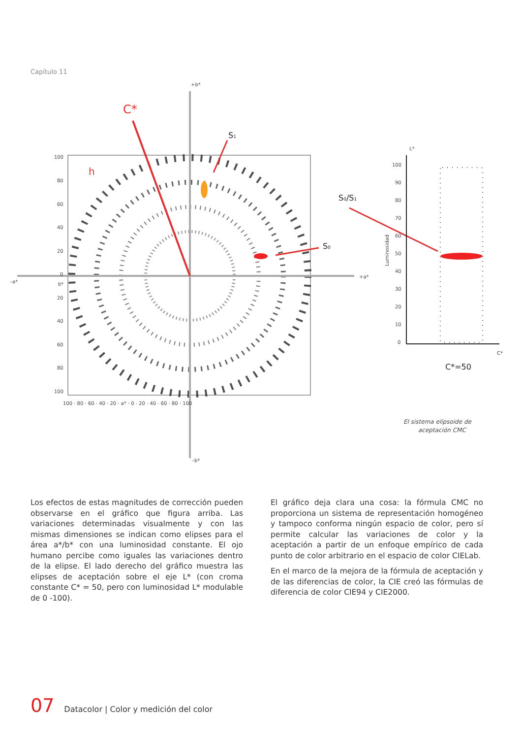Capítulo 11
+b*
–b*
–a*
+a*
C*
h
S1
S0
S0/S1
100
80
60
40
20
0
b*
20
40
60
80
100
100 · 80 · 60 · 40 · 20 · a* · 0 · 20 · 40 · 60 · 80 · 100
L*
100
90
80
70
60
50
40
30
20
10
0
Luminosidad
C*
C*=50
El sistema elipsoide de
aceptación CMC
Los efectos de estas magnitudes de corrección pueden observarse en el gráfico que figura arriba. Las variaciones determinadas visualmente y con las mismas dimensiones se indican como elipses para el área a*/b* con una luminosidad constante. El ojo humano percibe como iguales las variaciones dentro de la elipse. El lado derecho del gráfico muestra las elipses de aceptación sobre el eje L* (con croma constante C* = 50, pero con luminosidad L* modulable de 0 -100).
El gráfico deja clara una cosa: la fórmula CMC no proporciona un sistema de representación homogéneo y tampoco conforma ningún espacio de color, pero sí permite calcular las variaciones de color y la aceptación a partir de un enfoque empírico de cada punto de color arbitrario en el espacio de color CIELab.
En el marco de la mejora de la fórmula de aceptación y de las diferencias de color, la CIE creó las fórmulas de diferencia de color CIE94 y CIE2000.
07 Datacolor | Color y medición del color